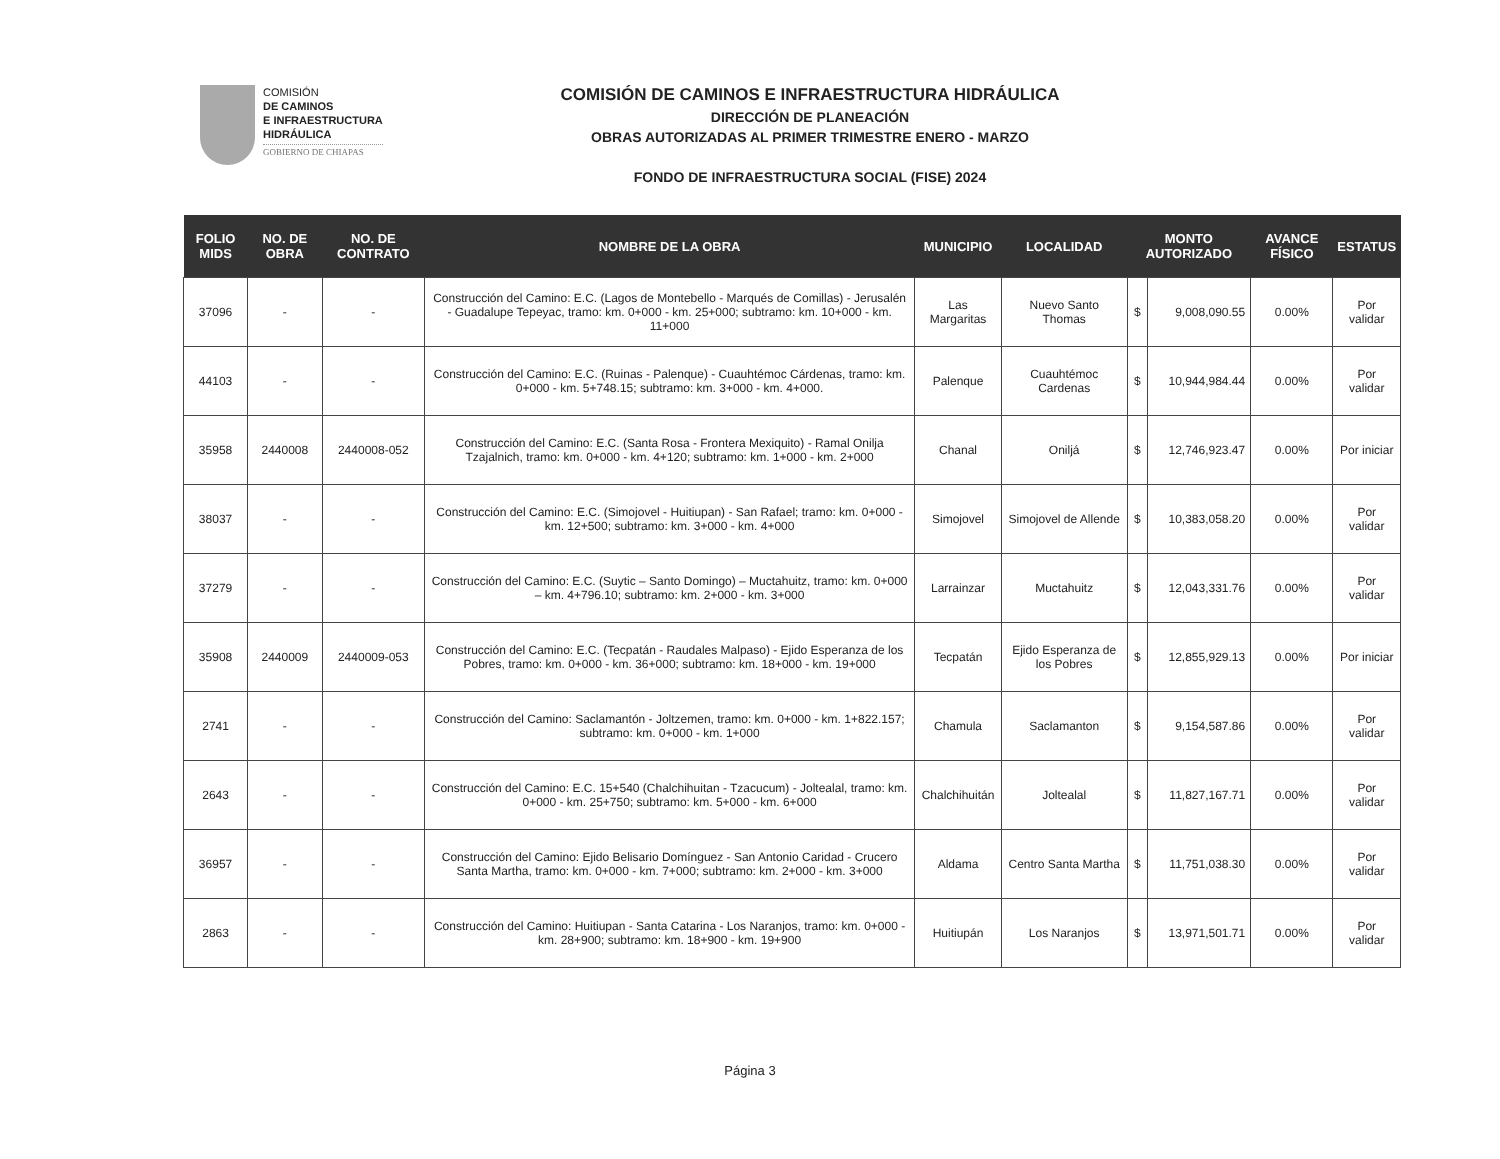COMISIÓN
DE CAMINOS
E INFRAESTRUCTURA
HIDRÁULICA
GOBIERNO DE CHIAPAS
COMISIÓN DE CAMINOS E INFRAESTRUCTURA HIDRÁULICA
DIRECCIÓN DE PLANEACIÓN
OBRAS AUTORIZADAS AL PRIMER TRIMESTRE ENERO - MARZO
FONDO DE INFRAESTRUCTURA SOCIAL (FISE) 2024
| FOLIO MIDS | NO. DE OBRA | NO. DE CONTRATO | NOMBRE DE LA OBRA | MUNICIPIO | LOCALIDAD | MONTO AUTORIZADO | | AVANCE FÍSICO | ESTATUS |
| --- | --- | --- | --- | --- | --- | --- | --- | --- | --- |
| 37096 | - | - | Construcción del Camino: E.C. (Lagos de Montebello - Marqués de Comillas) - Jerusalén - Guadalupe Tepeyac, tramo: km. 0+000 - km. 25+000; subtramo: km. 10+000 - km. 11+000 | Las Margaritas | Nuevo Santo Thomas | $ | 9,008,090.55 | 0.00% | Por validar |
| 44103 | - | - | Construcción del Camino: E.C. (Ruinas - Palenque) - Cuauhtémoc Cárdenas, tramo: km. 0+000 - km. 5+748.15; subtramo: km. 3+000 - km. 4+000. | Palenque | Cuauhtémoc Cardenas | $ | 10,944,984.44 | 0.00% | Por validar |
| 35958 | 2440008 | 2440008-052 | Construcción del Camino: E.C. (Santa Rosa - Frontera Mexiquito) - Ramal Onilja Tzajalnich, tramo: km. 0+000 - km. 4+120; subtramo: km. 1+000 - km. 2+000 | Chanal | Oniljá | $ | 12,746,923.47 | 0.00% | Por iniciar |
| 38037 | - | - | Construcción del Camino: E.C. (Simojovel - Huitiupan) - San Rafael; tramo: km. 0+000 - km. 12+500; subtramo: km. 3+000 - km. 4+000 | Simojovel | Simojovel de Allende | $ | 10,383,058.20 | 0.00% | Por validar |
| 37279 | - | - | Construcción del Camino: E.C. (Suytic – Santo Domingo) – Muctahuitz, tramo: km. 0+000 – km. 4+796.10; subtramo: km. 2+000 - km. 3+000 | Larrainzar | Muctahuitz | $ | 12,043,331.76 | 0.00% | Por validar |
| 35908 | 2440009 | 2440009-053 | Construcción del Camino: E.C. (Tecpatán - Raudales Malpaso) - Ejido Esperanza de los Pobres, tramo: km. 0+000 - km. 36+000; subtramo: km. 18+000 - km. 19+000 | Tecpatán | Ejido Esperanza de los Pobres | $ | 12,855,929.13 | 0.00% | Por iniciar |
| 2741 | - | - | Construcción del Camino: Saclamantón - Joltzemen, tramo: km. 0+000 - km. 1+822.157; subtramo: km. 0+000 - km. 1+000 | Chamula | Saclamanton | $ | 9,154,587.86 | 0.00% | Por validar |
| 2643 | - | - | Construcción del Camino: E.C. 15+540 (Chalchihuitan - Tzacucum) - Joltealal, tramo: km. 0+000 - km. 25+750; subtramo: km. 5+000 - km. 6+000 | Chalchihuitán | Joltealal | $ | 11,827,167.71 | 0.00% | Por validar |
| 36957 | - | - | Construcción del Camino: Ejido Belisario Domínguez - San Antonio Caridad - Crucero Santa Martha, tramo: km. 0+000 - km. 7+000; subtramo: km. 2+000 - km. 3+000 | Aldama | Centro Santa Martha | $ | 11,751,038.30 | 0.00% | Por validar |
| 2863 | - | - | Construcción del Camino: Huitiupan - Santa Catarina - Los Naranjos, tramo: km. 0+000 - km. 28+900; subtramo: km. 18+900 - km. 19+900 | Huitiupán | Los Naranjos | $ | 13,971,501.71 | 0.00% | Por validar |
Página 3